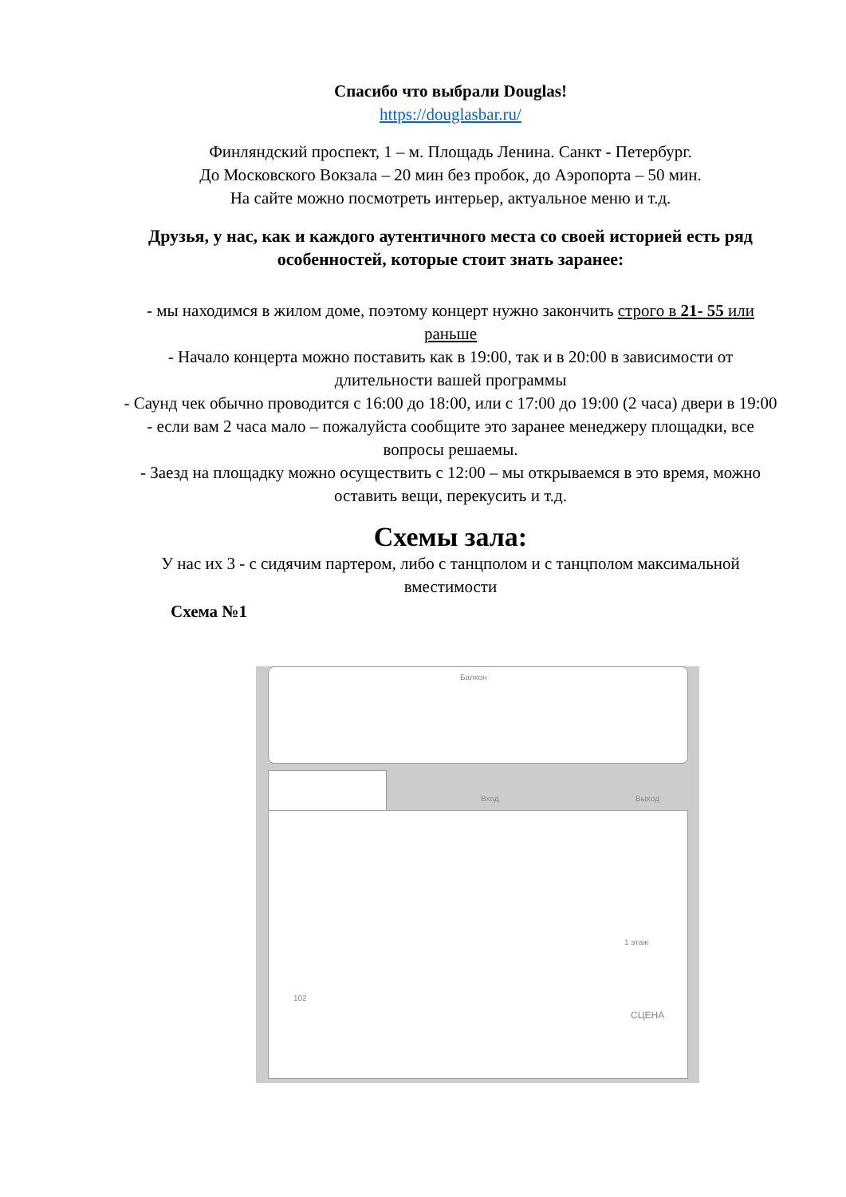Спасибо что выбрали Douglas!
https://douglasbar.ru/
Финляндский проспект, 1 – м. Площадь Ленина. Санкт - Петербург.
До Московского Вокзала – 20 мин без пробок, до Аэропорта – 50 мин.
На сайте можно посмотреть интерьер, актуальное меню и т.д.
Друзья, у нас, как и каждого аутентичного места со своей историей есть ряд особенностей, которые стоит знать заранее:
- мы находимся в жилом доме, поэтому концерт нужно закончить строго в 21- 55 или раньше
- Начало концерта можно поставить как в 19:00, так и в 20:00 в зависимости от длительности вашей программы
- Саунд чек обычно проводится с 16:00 до 18:00, или с 17:00 до 19:00 (2 часа) двери в 19:00 - если вам 2 часа мало – пожалуйста сообщите это заранее менеджеру площадки, все вопросы решаемы.
- Заезд на площадку можно осуществить с 12:00 – мы открываемся в это время, можно оставить вещи, перекусить и т.д.
Схемы зала:
У нас их 3 - с сидячим партером, либо с танцполом и с танцполом максимальной вместимости
Схема №1
Балкон
Вход Выход
1 этаж
СЦЕНА
102